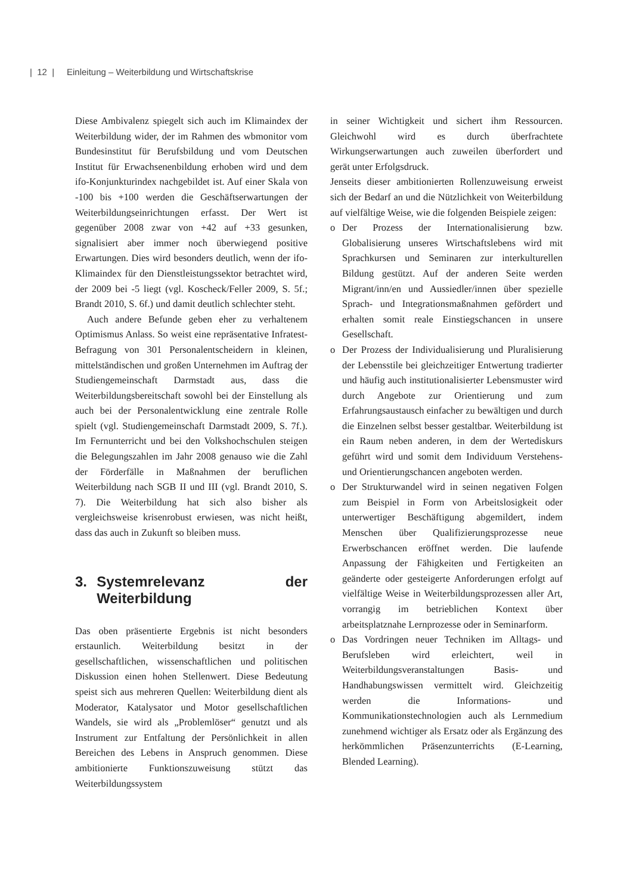| 12 | Einleitung – Weiterbildung und Wirtschaftskrise
Diese Ambivalenz spiegelt sich auch im Klimaindex der Weiterbildung wider, der im Rahmen des wbmonitor vom Bundesinstitut für Berufsbildung und vom Deutschen Institut für Erwachsenenbildung erhoben wird und dem ifo-Konjunkturindex nachgebildet ist. Auf einer Skala von -100 bis +100 werden die Geschäftserwartungen der Weiterbildungseinrichtungen erfasst. Der Wert ist gegenüber 2008 zwar von +42 auf +33 gesunken, signalisiert aber immer noch überwiegend positive Erwartungen. Dies wird besonders deutlich, wenn der ifo-Klimaindex für den Dienstleistungssektor betrachtet wird, der 2009 bei -5 liegt (vgl. Koscheck/Feller 2009, S. 5f.; Brandt 2010, S. 6f.) und damit deutlich schlechter steht.
Auch andere Befunde geben eher zu verhaltenem Optimismus Anlass. So weist eine repräsentative Infratest-Befragung von 301 Personalentscheidern in kleinen, mittelständischen und großen Unternehmen im Auftrag der Studiengemeinschaft Darmstadt aus, dass die Weiterbildungsbereitschaft sowohl bei der Einstellung als auch bei der Personalentwicklung eine zentrale Rolle spielt (vgl. Studiengemeinschaft Darmstadt 2009, S. 7f.). Im Fernunterricht und bei den Volkshochschulen steigen die Belegungszahlen im Jahr 2008 genauso wie die Zahl der Förderfälle in Maßnahmen der beruflichen Weiterbildung nach SGB II und III (vgl. Brandt 2010, S. 7). Die Weiterbildung hat sich also bisher als vergleichsweise krisenrobust erwiesen, was nicht heißt, dass das auch in Zukunft so bleiben muss.
3. Systemrelevanz der Weiterbildung
Das oben präsentierte Ergebnis ist nicht besonders erstaunlich. Weiterbildung besitzt in der gesellschaftlichen, wissenschaftlichen und politischen Diskussion einen hohen Stellenwert. Diese Bedeutung speist sich aus mehreren Quellen: Weiterbildung dient als Moderator, Katalysator und Motor gesellschaftlichen Wandels, sie wird als „Problemlöser“ genutzt und als Instrument zur Entfaltung der Persönlichkeit in allen Bereichen des Lebens in Anspruch genommen. Diese ambitionierte Funktionszuweisung stützt das Weiterbildungssystem
in seiner Wichtigkeit und sichert ihm Ressourcen. Gleichwohl wird es durch überfrachtete Wirkungserwartungen auch zuweilen überfordert und gerät unter Erfolgsdruck.
Jenseits dieser ambitionierten Rollenzuweisung erweist sich der Bedarf an und die Nützlichkeit von Weiterbildung auf vielfältige Weise, wie die folgenden Beispiele zeigen:
o Der Prozess der Internationalisierung bzw. Globalisierung unseres Wirtschaftslebens wird mit Sprachkursen und Seminaren zur interkulturellen Bildung gestützt. Auf der anderen Seite werden Migrant/inn/en und Aussiedler/innen über spezielle Sprach- und Integrationsmaßnahmen gefördert und erhalten somit reale Einstiegschancen in unsere Gesellschaft.
o Der Prozess der Individualisierung und Pluralisierung der Lebensstile bei gleichzeitiger Entwertung tradierter und häufig auch institutionalisierter Lebensmuster wird durch Angebote zur Orientierung und zum Erfahrungsaustausch einfacher zu bewältigen und durch die Einzelnen selbst besser gestaltbar. Weiterbildung ist ein Raum neben anderen, in dem der Wertediskurs geführt wird und somit dem Individuum Verstehens- und Orientierungschancen angeboten werden.
o Der Strukturwandel wird in seinen negativen Folgen zum Beispiel in Form von Arbeitslosigkeit oder unterwertiger Beschäftigung abgemildert, indem Menschen über Qualifizierungsprozesse neue Erwerbschancen eröffnet werden. Die laufende Anpassung der Fähigkeiten und Fertigkeiten an geänderte oder gesteigerte Anforderungen erfolgt auf vielfältige Weise in Weiterbildungsprozessen aller Art, vorrangig im betrieblichen Kontext über arbeitsplatznahe Lernprozesse oder in Seminarform.
o Das Vordringen neuer Techniken im Alltags- und Berufsleben wird erleichtert, weil in Weiterbildungsveranstaltungen Basis- und Handhabungswissen vermittelt wird. Gleichzeitig werden die Informations- und Kommunikationstechnologien auch als Lernmedium zunehmend wichtiger als Ersatz oder als Ergänzung des herkömmlichen Präsenzunterrichts (E-Learning, Blended Learning).